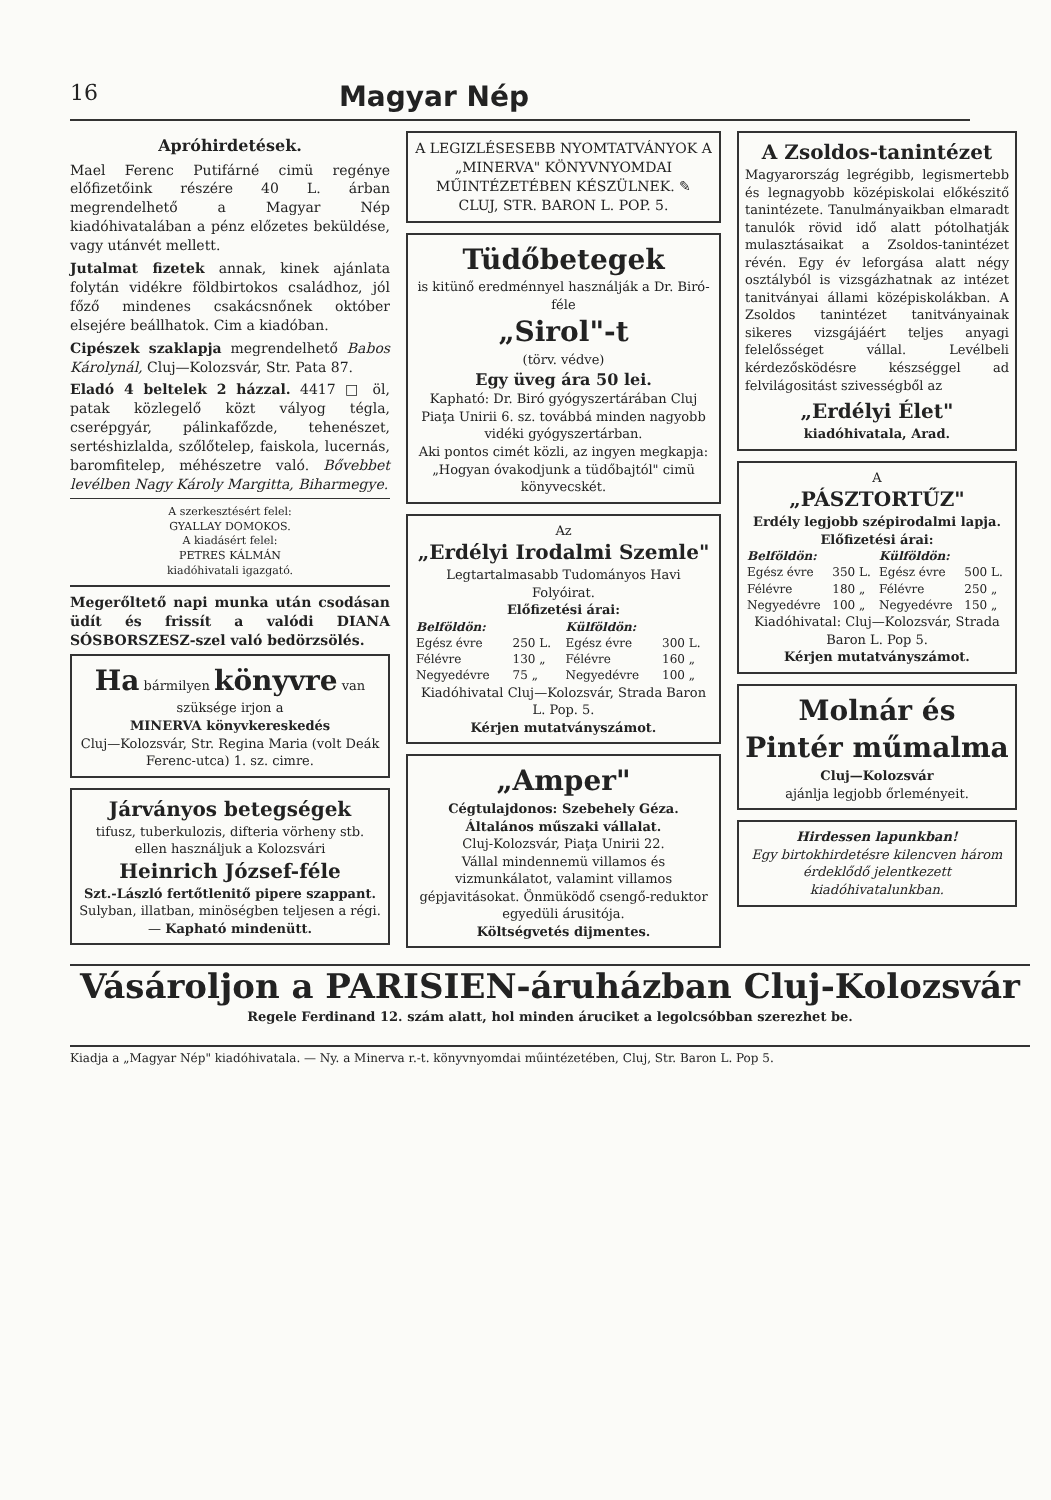16 Magyar Nép
Apróhirdetések.
Mael Ferenc Putifárné cimü regénye előfizetőink részére 40 L. árban megrendelhető a Magyar Nép kiadóhivatalában a pénz előzetes beküldése, vagy utánvét mellett.
Jutalmat fizetek annak, kinek ajánlata folytán vidékre földbirtokos családhoz, jól főző mindenes csakácsnőnek október elsejére beállhatok. Cim a kiadóban.
Cipészek szaklapja megrendelhető Babos Károlynál, Cluj—Kolozsvár, Str. Pata 87.
Eladó 4 beltelek 2 házzal. 4417 □ öl, patak közlegelő közt vályog tégla, cserépgyár, pálinkafőzde, tehenészet, sertéshizlalda, szőlőtelep, faiskola, lucernás, baromfitelep, méhészetre való. Bővebbet levélben Nagy Károly Margitta, Biharmegye.
A szerkesztésért felel:
GYALLAY DOMOKOS.
A kiadásért felel:
PETRES KÁLMÁN
kiadóhivatali igazgató.
Megerőltető napi munka után csodásan üdít és frissít a valódi DIANA SÓSBORSZESZ-szel való bedörzsölés.
Ha bármilyen könyvre van szüksége irjon a
MINERVA könyvkereskedés
Cluj—Kolozsvár, Str. Regina Maria (volt Deák Ferenc-utca) 1. sz. cimre.
Járványos betegségek
tifusz, tuberkulozis, difteria vörheny stb. ellen használjuk a Kolozsvári
Heinrich József-féle
Szt.-László fertőtlenitő pipere szappant.
Sulyban, illatban, minöségben teljesen a régi. — Kapható mindenütt.
A LEGIZLÉSESEBB NYOMTATVÁNYOK A „MINERVA" KÖNYVNYOMDAI MŰINTÉZETÉBEN KÉSZÜLNEK. ✎ CLUJ, STR. BARON L. POP. 5.
Tüdőbetegek
is kitünő eredménnyel használják a Dr. Biró-féle
„Sirol"-t
(törv. védve)
Egy üveg ára 50 lei.
Kapható: Dr. Biró gyógyszertárában Cluj Piaţa Unirii 6. sz. továbbá minden nagyobb vidéki gyógyszertárban.
Aki pontos cimét közli, az ingyen megkapja: „Hogyan óvakodjunk a tüdőbajtól" cimü könyvecskét.
Az
„Erdélyi Irodalmi Szemle"
Legtartalmasabb Tudományos Havi Folyóirat.
Előfizetési árai:
| Belföldön: | | Külföldön: | |
| --- | --- | --- | --- |
| Egész évre | 250 L. | Egész évre | 300 L. |
| Félévre | 130 „ | Félévre | 160 „ |
| Negyedévre | 75 „ | Negyedévre | 100 „ |
Kiadóhivatal Cluj—Kolozsvár, Strada Baron L. Pop. 5.
Kérjen mutatványszámot.
„Amper"
Cégtulajdonos: Szebehely Géza. Általános műszaki vállalat.
Cluj-Kolozsvár, Piaţa Unirii 22.
Vállal mindennemü villamos és vizmunkálatot, valamint villamos gépjavitásokat. Önmüködő csengő-reduktor egyedüli árusitója.
Költségvetés dijmentes.
A Zsoldos-tanintézet
Magyarország legrégibb, legismertebb és legnagyobb középiskolai előkészitő tanintézete. Tanulmányaikban elmaradt tanulók rövid idő alatt pótolhatják mulasztásaikat a Zsoldos-tanintézet révén. Egy év leforgása alatt négy osztályból is vizsgázhatnak az intézet tanitványai állami középiskolákban. A Zsoldos tanintézet tanitványainak sikeres vizsgájáért teljes anyagi felelősséget vállal. Levélbeli kérdezősködésre készséggel ad felvilágositást szivességből az
„Erdélyi Élet"
kiadóhivatala, Arad.
A
„PÁSZTORTŰZ"
Erdély legjobb szépirodalmi lapja.
Előfizetési árai:
| Belföldön: | | Külföldön: | |
| --- | --- | --- | --- |
| Egész évre | 350 L. | Egész évre | 500 L. |
| Félévre | 180 „ | Félévre | 250 „ |
| Negyedévre | 100 „ | Negyedévre | 150 „ |
Kiadóhivatal: Cluj—Kolozsvár, Strada Baron L. Pop 5.
Kérjen mutatványszámot.
Molnár és Pintér műmalma
Cluj—Kolozsvár
ajánlja legjobb őrleményeit.
Hirdessen lapunkban!
Egy birtokhirdetésre kilencven három érdeklődő jelentkezett kiadóhivatalunkban.
Vásároljon a PARISIEN-áruházban Cluj-Kolozsvár
Regele Ferdinand 12. szám alatt, hol minden áruciket a legolcsóbban szerezhet be.
Kiadja a „Magyar Nép" kiadóhivatala. — Ny. a Minerva r.-t. könyvnyomdai műintézetében, Cluj, Str. Baron L. Pop 5.